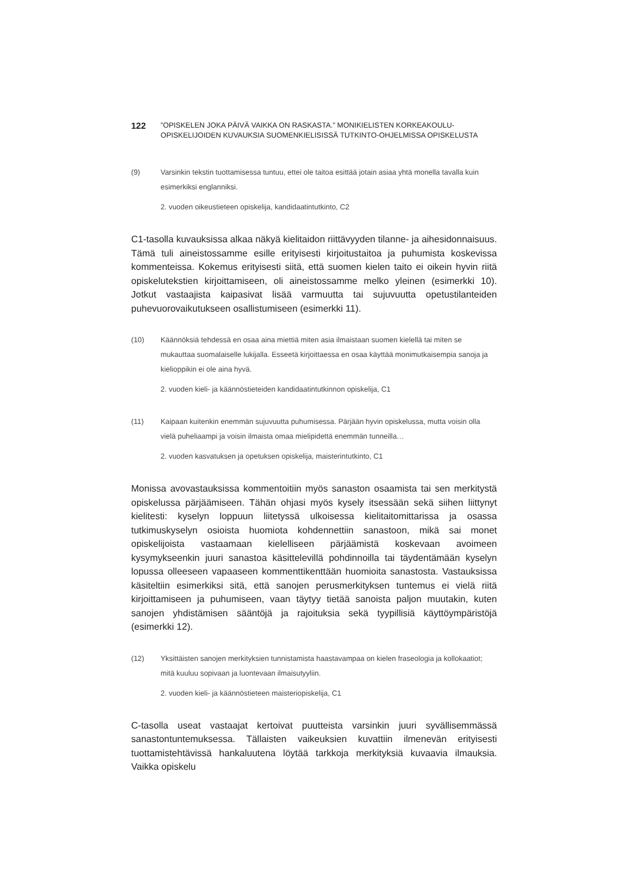122
”OPISKELEN JOKA PÄIVÄ VAIKKA ON RASKASTA.” MONIKIELISTEN KORKEAKOULU-
OPISKELIJOIDEN KUVAUKSIA SUOMENKIELISISSÄ TUTKINTO-OHJELMISSA OPISKELUSTA
(9) Varsinkin tekstin tuottamisessa tuntuu, ettei ole taitoa esittää jotain asiaa yhtä monella tavalla kuin esimerkiksi englanniksi.
2. vuoden oikeustieteen opiskelija, kandidaatintutkinto, C2
C1-tasolla kuvauksissa alkaa näkyä kielitaidon riittävyyden tilanne- ja aihesidonnaisuus. Tämä tuli aineistossamme esille erityisesti kirjoitustaitoa ja puhumista koskevissa kommenteissa. Kokemus erityisesti siitä, että suomen kielen taito ei oikein hyvin riitä opiskelutekstien kirjoittamiseen, oli aineistossamme melko yleinen (esimerkki 10). Jotkut vastaajista kaipasivat lisää varmuutta tai sujuvuutta opetustilanteiden puhevuorovaikutukseen osallistumiseen (esimerkki 11).
(10) Käännöksiä tehdessä en osaa aina miettiä miten asia ilmaistaan suomen kielellä tai miten se mukauttaa suomalaiselle lukijalla. Esseetä kirjoittaessa en osaa käyttää monimutkaisempia sanoja ja kielioppikin ei ole aina hyvä.
2. vuoden kieli- ja käännöstieteiden kandidaatintutkinnon opiskelija, C1
(11) Kaipaan kuitenkin enemmän sujuvuutta puhumisessa. Pärjään hyvin opiskelussa, mutta voisin olla vielä puheliaampi ja voisin ilmaista omaa mielipidettä enemmän tunneilla…
2. vuoden kasvatuksen ja opetuksen opiskelija, maisterintutkinto, C1
Monissa avovastauksissa kommentoitiin myös sanaston osaamista tai sen merkitystä opiskelussa pärjäämiseen. Tähän ohjasi myös kysely itsessään sekä siihen liittynyt kielitesti: kyselyn loppuun liitetyssä ulkoisessa kielitaitomittarissa ja osassa tutkimuskyselyn osioista huomiota kohdennettiin sanastoon, mikä sai monet opiskelijoista vastaamaan kielelliseen pärjäämistä koskevaan avoimeen kysymykseenkin juuri sanastoa käsittelevillä pohdinnoilla tai täydentämään kyselyn lopussa olleeseen vapaaseen kommenttikenttään huomioita sanastosta. Vastauksissa käsiteltiin esimerkiksi sitä, että sanojen perusmerkityksen tuntemus ei vielä riitä kirjoittamiseen ja puhumiseen, vaan täytyy tietää sanoista paljon muutakin, kuten sanojen yhdistämisen sääntöjä ja rajoituksia sekä tyypillisiä käyttöympäristöjä (esimerkki 12).
(12) Yksittäisten sanojen merkityksien tunnistamista haastavampaa on kielen fraseologia ja kollokaatiot; mitä kuuluu sopivaan ja luontevaan ilmaisutyyliin.
2. vuoden kieli- ja käännöstieteen maisteriopiskelija, C1
C-tasolla useat vastaajat kertoivat puutteista varsinkin juuri syvällisemmässä sanastontuntemuksessa. Tällaisten vaikeuksien kuvattiin ilmenevän erityisesti tuottamistehtävissä hankaluutena löytää tarkkoja merkityksiä kuvaavia ilmauksia. Vaikka opiskelu